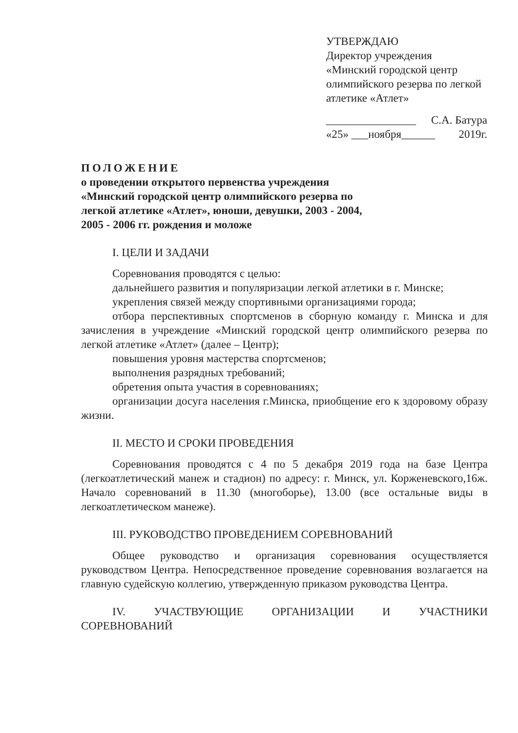УТВЕРЖДАЮ
Директор учреждения
«Минский городской центр олимпийского резерва по легкой атлетике «Атлет»
________________ С.А. Батура
«25» ___ноября______ 2019г.
ПОЛОЖЕНИЕ
о проведении открытого первенства учреждения «Минский городской центр олимпийского резерва по легкой атлетике «Атлет», юноши, девушки, 2003 - 2004, 2005 - 2006 гг. рождения и моложе
I. ЦЕЛИ И ЗАДАЧИ
Соревнования проводятся с целью:
дальнейшего развития и популяризации легкой атлетики в г. Минске;
укрепления связей между спортивными организациями города;
отбора перспективных спортсменов в сборную команду г. Минска и для зачисления в учреждение «Минский городской центр олимпийского резерва по легкой атлетике «Атлет» (далее – Центр);
повышения уровня мастерства спортсменов;
выполнения разрядных требований;
обретения опыта участия в соревнованиях;
организации досуга населения г.Минска, приобщение его к здоровому образу жизни.
II. МЕСТО И СРОКИ ПРОВЕДЕНИЯ
Соревнования проводятся с 4 по 5 декабря 2019 года на базе Центра (легкоатлетический манеж и стадион) по адресу: г. Минск, ул. Корженевского,16ж. Начало соревнований в 11.30 (многоборье), 13.00 (все остальные виды в легкоатлетическом манеже).
III. РУКОВОДСТВО ПРОВЕДЕНИЕМ СОРЕВНОВАНИЙ
Общее руководство и организация соревнования осуществляется руководством Центра. Непосредственное проведение соревнования возлагается на главную судейскую коллегию, утвержденную приказом руководства Центра.
IV. УЧАСТВУЮЩИЕ ОРГАНИЗАЦИИ И УЧАСТНИКИ СОРЕВНОВАНИЙ